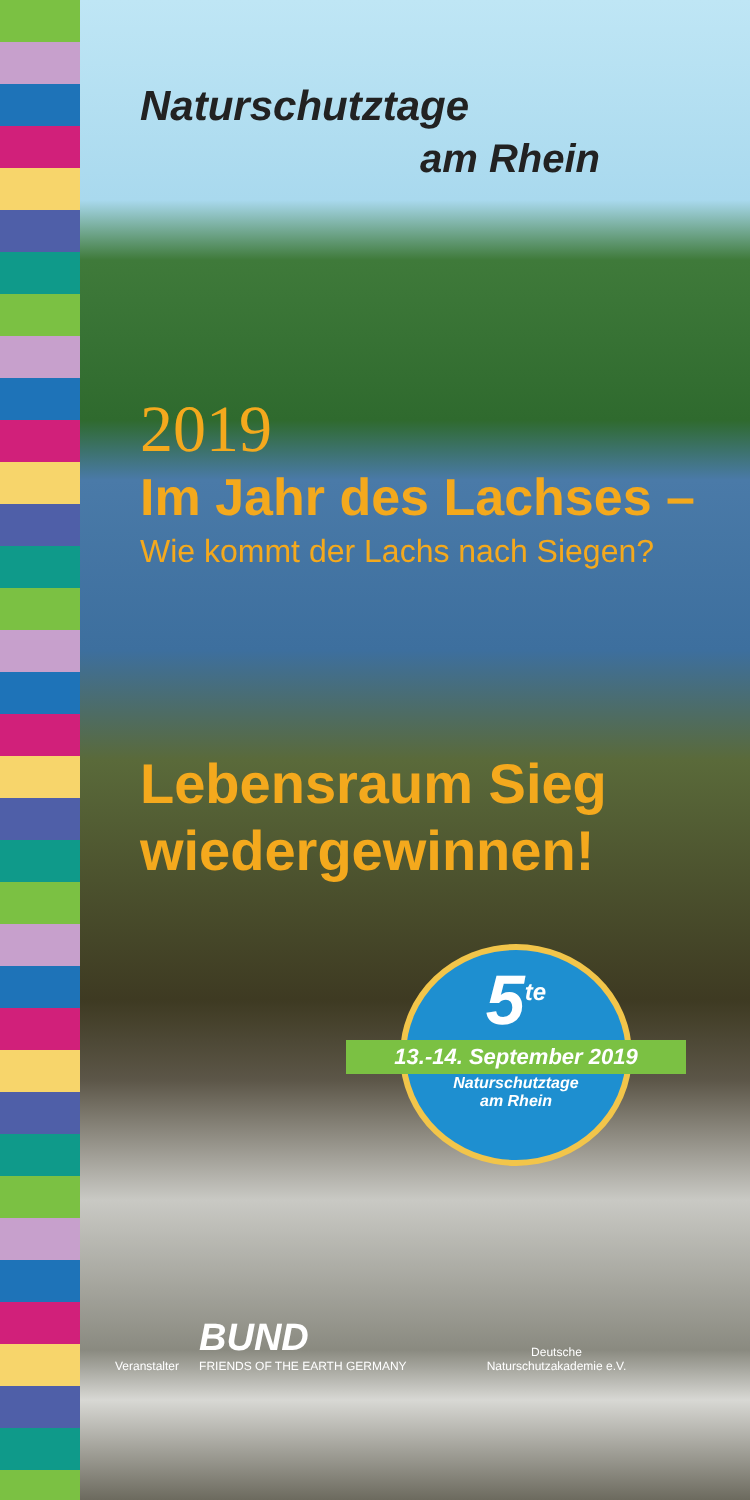Naturschutztage
am Rhein
2019
Im Jahr des Lachses –
Wie kommt der Lachs nach Siegen?
Lebensraum Sieg
wiedergewinnen!
5<sup>te</sup>
13.-14. September 2019
Naturschutztage
am Rhein
Veranstalter
BUND
FRIENDS OF THE EARTH GERMANY
Deutsche
Naturschutzakademie e.V.